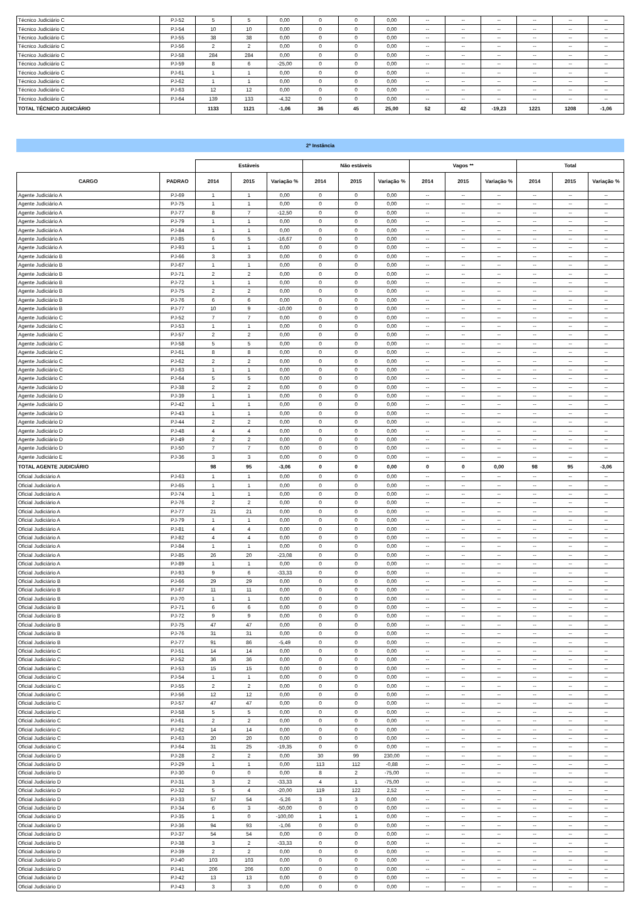| Técnico Judiciário C | PJ-52 | 5 | 5 | 0,00 | 0 | 0 | 0,00 | -- | -- | -- | -- | -- | -- |
| Técnico Judiciário C | PJ-54 | 10 | 10 | 0,00 | 0 | 0 | 0,00 | -- | -- | -- | -- | -- | -- |
| Técnico Judiciário C | PJ-55 | 38 | 38 | 0,00 | 0 | 0 | 0,00 | -- | -- | -- | -- | -- | -- |
| Técnico Judiciário C | PJ-56 | 2 | 2 | 0,00 | 0 | 0 | 0,00 | -- | -- | -- | -- | -- | -- |
| Técnico Judiciário C | PJ-58 | 284 | 284 | 0,00 | 0 | 0 | 0,00 | -- | -- | -- | -- | -- | -- |
| Técnico Judiciário C | PJ-59 | 8 | 6 | -25,00 | 0 | 0 | 0,00 | -- | -- | -- | -- | -- | -- |
| Técnico Judiciário C | PJ-61 | 1 | 1 | 0,00 | 0 | 0 | 0,00 | -- | -- | -- | -- | -- | -- |
| Técnico Judiciário C | PJ-62 | 1 | 1 | 0,00 | 0 | 0 | 0,00 | -- | -- | -- | -- | -- | -- |
| Técnico Judiciário C | PJ-63 | 12 | 12 | 0,00 | 0 | 0 | 0,00 | -- | -- | -- | -- | -- | -- |
| Técnico Judiciário C | PJ-64 | 139 | 133 | -4,32 | 0 | 0 | 0,00 | -- | -- | -- | -- | -- | -- |
| TOTAL TÉCNICO JUDICIÁRIO | | 1133 | 1121 | -1,06 | 36 | 45 | 25,00 | 52 | 42 | -19,23 | 1221 | 1208 | -1,06 |
2ª Instância
| | | Estáveis | | | Não estáveis | | | Vagos ** | | | Total | | |
| --- | --- | --- | --- | --- | --- | --- | --- | --- | --- | --- | --- | --- | --- |
| CARGO | PADRAO | 2014 | 2015 | Variação % | 2014 | 2015 | Variação % | 2014 | 2015 | Variação % | 2014 | 2015 | Variação % |
| Agente Judiciário A | PJ-69 | 1 | 1 | 0,00 | 0 | 0 | 0,00 | -- | -- | -- | -- | -- | -- |
| Agente Judiciário A | PJ-75 | 1 | 1 | 0,00 | 0 | 0 | 0,00 | -- | -- | -- | -- | -- | -- |
| Agente Judiciário A | PJ-77 | 8 | 7 | -12,50 | 0 | 0 | 0,00 | -- | -- | -- | -- | -- | -- |
| Agente Judiciário A | PJ-79 | 1 | 1 | 0,00 | 0 | 0 | 0,00 | -- | -- | -- | -- | -- | -- |
| Agente Judiciário A | PJ-84 | 1 | 1 | 0,00 | 0 | 0 | 0,00 | -- | -- | -- | -- | -- | -- |
| Agente Judiciário A | PJ-85 | 6 | 5 | -16,67 | 0 | 0 | 0,00 | -- | -- | -- | -- | -- | -- |
| Agente Judiciário A | PJ-93 | 1 | 1 | 0,00 | 0 | 0 | 0,00 | -- | -- | -- | -- | -- | -- |
| Agente Judiciário B | PJ-66 | 3 | 3 | 0,00 | 0 | 0 | 0,00 | -- | -- | -- | -- | -- | -- |
| Agente Judiciário B | PJ-67 | 1 | 1 | 0,00 | 0 | 0 | 0,00 | -- | -- | -- | -- | -- | -- |
| Agente Judiciário B | PJ-71 | 2 | 2 | 0,00 | 0 | 0 | 0,00 | -- | -- | -- | -- | -- | -- |
| Agente Judiciário B | PJ-72 | 1 | 1 | 0,00 | 0 | 0 | 0,00 | -- | -- | -- | -- | -- | -- |
| Agente Judiciário B | PJ-75 | 2 | 2 | 0,00 | 0 | 0 | 0,00 | -- | -- | -- | -- | -- | -- |
| Agente Judiciário B | PJ-76 | 6 | 6 | 0,00 | 0 | 0 | 0,00 | -- | -- | -- | -- | -- | -- |
| Agente Judiciário B | PJ-77 | 10 | 9 | -10,00 | 0 | 0 | 0,00 | -- | -- | -- | -- | -- | -- |
| Agente Judiciário C | PJ-52 | 7 | 7 | 0,00 | 0 | 0 | 0,00 | -- | -- | -- | -- | -- | -- |
| Agente Judiciário C | PJ-53 | 1 | 1 | 0,00 | 0 | 0 | 0,00 | -- | -- | -- | -- | -- | -- |
| Agente Judiciário C | PJ-57 | 2 | 2 | 0,00 | 0 | 0 | 0,00 | -- | -- | -- | -- | -- | -- |
| Agente Judiciário C | PJ-58 | 5 | 5 | 0,00 | 0 | 0 | 0,00 | -- | -- | -- | -- | -- | -- |
| Agente Judiciário C | PJ-61 | 8 | 8 | 0,00 | 0 | 0 | 0,00 | -- | -- | -- | -- | -- | -- |
| Agente Judiciário C | PJ-62 | 2 | 2 | 0,00 | 0 | 0 | 0,00 | -- | -- | -- | -- | -- | -- |
| Agente Judiciário C | PJ-63 | 1 | 1 | 0,00 | 0 | 0 | 0,00 | -- | -- | -- | -- | -- | -- |
| Agente Judiciário C | PJ-64 | 5 | 5 | 0,00 | 0 | 0 | 0,00 | -- | -- | -- | -- | -- | -- |
| Agente Judiciário D | PJ-38 | 2 | 2 | 0,00 | 0 | 0 | 0,00 | -- | -- | -- | -- | -- | -- |
| Agente Judiciário D | PJ-39 | 1 | 1 | 0,00 | 0 | 0 | 0,00 | -- | -- | -- | -- | -- | -- |
| Agente Judiciário D | PJ-42 | 1 | 1 | 0,00 | 0 | 0 | 0,00 | -- | -- | -- | -- | -- | -- |
| Agente Judiciário D | PJ-43 | 1 | 1 | 0,00 | 0 | 0 | 0,00 | -- | -- | -- | -- | -- | -- |
| Agente Judiciário D | PJ-44 | 2 | 2 | 0,00 | 0 | 0 | 0,00 | -- | -- | -- | -- | -- | -- |
| Agente Judiciário D | PJ-48 | 4 | 4 | 0,00 | 0 | 0 | 0,00 | -- | -- | -- | -- | -- | -- |
| Agente Judiciário D | PJ-49 | 2 | 2 | 0,00 | 0 | 0 | 0,00 | -- | -- | -- | -- | -- | -- |
| Agente Judiciário D | PJ-50 | 7 | 7 | 0,00 | 0 | 0 | 0,00 | -- | -- | -- | -- | -- | -- |
| Agente Judiciário E | PJ-36 | 3 | 3 | 0,00 | 0 | 0 | 0,00 | -- | -- | -- | -- | -- | -- |
| TOTAL AGENTE JUDICIÁRIO | | 98 | 95 | -3,06 | 0 | 0 | 0,00 | 0 | 0 | 0,00 | 98 | 95 | -3,06 |
| Oficial Judiciário A | PJ-63 | 1 | 1 | 0,00 | 0 | 0 | 0,00 | -- | -- | -- | -- | -- | -- |
| Oficial Judiciário A | PJ-65 | 1 | 1 | 0,00 | 0 | 0 | 0,00 | -- | -- | -- | -- | -- | -- |
| Oficial Judiciário A | PJ-74 | 1 | 1 | 0,00 | 0 | 0 | 0,00 | -- | -- | -- | -- | -- | -- |
| Oficial Judiciário A | PJ-76 | 2 | 2 | 0,00 | 0 | 0 | 0,00 | -- | -- | -- | -- | -- | -- |
| Oficial Judiciário A | PJ-77 | 21 | 21 | 0,00 | 0 | 0 | 0,00 | -- | -- | -- | -- | -- | -- |
| Oficial Judiciário A | PJ-79 | 1 | 1 | 0,00 | 0 | 0 | 0,00 | -- | -- | -- | -- | -- | -- |
| Oficial Judiciário A | PJ-81 | 4 | 4 | 0,00 | 0 | 0 | 0,00 | -- | -- | -- | -- | -- | -- |
| Oficial Judiciário A | PJ-82 | 4 | 4 | 0,00 | 0 | 0 | 0,00 | -- | -- | -- | -- | -- | -- |
| Oficial Judiciário A | PJ-84 | 1 | 1 | 0,00 | 0 | 0 | 0,00 | -- | -- | -- | -- | -- | -- |
| Oficial Judiciário A | PJ-85 | 26 | 20 | -23,08 | 0 | 0 | 0,00 | -- | -- | -- | -- | -- | -- |
| Oficial Judiciário A | PJ-89 | 1 | 1 | 0,00 | 0 | 0 | 0,00 | -- | -- | -- | -- | -- | -- |
| Oficial Judiciário A | PJ-93 | 9 | 6 | -33,33 | 0 | 0 | 0,00 | -- | -- | -- | -- | -- | -- |
| Oficial Judiciário B | PJ-66 | 29 | 29 | 0,00 | 0 | 0 | 0,00 | -- | -- | -- | -- | -- | -- |
| Oficial Judiciário B | PJ-67 | 11 | 11 | 0,00 | 0 | 0 | 0,00 | -- | -- | -- | -- | -- | -- |
| Oficial Judiciário B | PJ-70 | 1 | 1 | 0,00 | 0 | 0 | 0,00 | -- | -- | -- | -- | -- | -- |
| Oficial Judiciário B | PJ-71 | 6 | 6 | 0,00 | 0 | 0 | 0,00 | -- | -- | -- | -- | -- | -- |
| Oficial Judiciário B | PJ-72 | 9 | 9 | 0,00 | 0 | 0 | 0,00 | -- | -- | -- | -- | -- | -- |
| Oficial Judiciário B | PJ-75 | 47 | 47 | 0,00 | 0 | 0 | 0,00 | -- | -- | -- | -- | -- | -- |
| Oficial Judiciário B | PJ-76 | 31 | 31 | 0,00 | 0 | 0 | 0,00 | -- | -- | -- | -- | -- | -- |
| Oficial Judiciário B | PJ-77 | 91 | 86 | -5,49 | 0 | 0 | 0,00 | -- | -- | -- | -- | -- | -- |
| Oficial Judiciário C | PJ-51 | 14 | 14 | 0,00 | 0 | 0 | 0,00 | -- | -- | -- | -- | -- | -- |
| Oficial Judiciário C | PJ-52 | 36 | 36 | 0,00 | 0 | 0 | 0,00 | -- | -- | -- | -- | -- | -- |
| Oficial Judiciário C | PJ-53 | 15 | 15 | 0,00 | 0 | 0 | 0,00 | -- | -- | -- | -- | -- | -- |
| Oficial Judiciário C | PJ-54 | 1 | 1 | 0,00 | 0 | 0 | 0,00 | -- | -- | -- | -- | -- | -- |
| Oficial Judiciário C | PJ-55 | 2 | 2 | 0,00 | 0 | 0 | 0,00 | -- | -- | -- | -- | -- | -- |
| Oficial Judiciário C | PJ-56 | 12 | 12 | 0,00 | 0 | 0 | 0,00 | -- | -- | -- | -- | -- | -- |
| Oficial Judiciário C | PJ-57 | 47 | 47 | 0,00 | 0 | 0 | 0,00 | -- | -- | -- | -- | -- | -- |
| Oficial Judiciário C | PJ-58 | 5 | 5 | 0,00 | 0 | 0 | 0,00 | -- | -- | -- | -- | -- | -- |
| Oficial Judiciário C | PJ-61 | 2 | 2 | 0,00 | 0 | 0 | 0,00 | -- | -- | -- | -- | -- | -- |
| Oficial Judiciário C | PJ-62 | 14 | 14 | 0,00 | 0 | 0 | 0,00 | -- | -- | -- | -- | -- | -- |
| Oficial Judiciário C | PJ-63 | 20 | 20 | 0,00 | 0 | 0 | 0,00 | -- | -- | -- | -- | -- | -- |
| Oficial Judiciário C | PJ-64 | 31 | 25 | -19,35 | 0 | 0 | 0,00 | -- | -- | -- | -- | -- | -- |
| Oficial Judiciário D | PJ-28 | 2 | 2 | 0,00 | 30 | 99 | 230,00 | -- | -- | -- | -- | -- | -- |
| Oficial Judiciário D | PJ-29 | 1 | 1 | 0,00 | 113 | 112 | -0,88 | -- | -- | -- | -- | -- | -- |
| Oficial Judiciário D | PJ-30 | 0 | 0 | 0,00 | 8 | 2 | -75,00 | -- | -- | -- | -- | -- | -- |
| Oficial Judiciário D | PJ-31 | 3 | 2 | -33,33 | 4 | 1 | -75,00 | -- | -- | -- | -- | -- | -- |
| Oficial Judiciário D | PJ-32 | 5 | 4 | -20,00 | 119 | 122 | 2,52 | -- | -- | -- | -- | -- | -- |
| Oficial Judiciário D | PJ-33 | 57 | 54 | -5,26 | 3 | 3 | 0,00 | -- | -- | -- | -- | -- | -- |
| Oficial Judiciário D | PJ-34 | 6 | 3 | -50,00 | 0 | 0 | 0,00 | -- | -- | -- | -- | -- | -- |
| Oficial Judiciário D | PJ-35 | 1 | 0 | -100,00 | 1 | 1 | 0,00 | -- | -- | -- | -- | -- | -- |
| Oficial Judiciário D | PJ-36 | 94 | 93 | -1,06 | 0 | 0 | 0,00 | -- | -- | -- | -- | -- | -- |
| Oficial Judiciário D | PJ-37 | 54 | 54 | 0,00 | 0 | 0 | 0,00 | -- | -- | -- | -- | -- | -- |
| Oficial Judiciário D | PJ-38 | 3 | 2 | -33,33 | 0 | 0 | 0,00 | -- | -- | -- | -- | -- | -- |
| Oficial Judiciário D | PJ-39 | 2 | 2 | 0,00 | 0 | 0 | 0,00 | -- | -- | -- | -- | -- | -- |
| Oficial Judiciário D | PJ-40 | 103 | 103 | 0,00 | 0 | 0 | 0,00 | -- | -- | -- | -- | -- | -- |
| Oficial Judiciário D | PJ-41 | 206 | 206 | 0,00 | 0 | 0 | 0,00 | -- | -- | -- | -- | -- | -- |
| Oficial Judiciário D | PJ-42 | 13 | 13 | 0,00 | 0 | 0 | 0,00 | -- | -- | -- | -- | -- | -- |
| Oficial Judiciário D | PJ-43 | 3 | 3 | 0,00 | 0 | 0 | 0,00 | -- | -- | -- | -- | -- | -- |